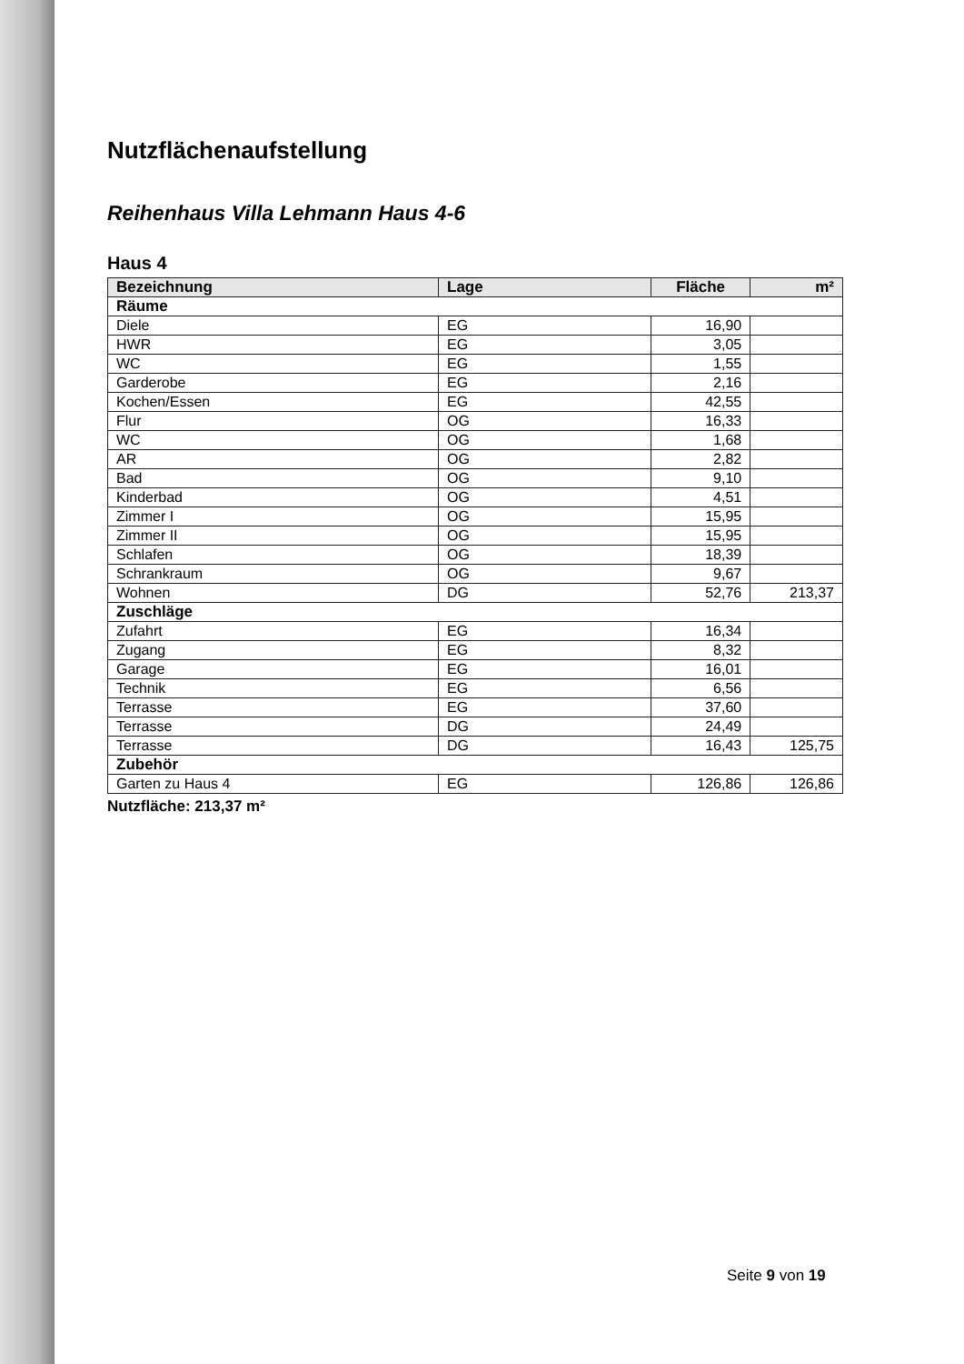Nutzflächenaufstellung
Reihenhaus Villa Lehmann Haus 4-6
Haus 4
| Bezeichnung | Lage | Fläche | m² |
| --- | --- | --- | --- |
| Räume | | | |
| Diele | EG | 16,90 | |
| HWR | EG | 3,05 | |
| WC | EG | 1,55 | |
| Garderobe | EG | 2,16 | |
| Kochen/Essen | EG | 42,55 | |
| Flur | OG | 16,33 | |
| WC | OG | 1,68 | |
| AR | OG | 2,82 | |
| Bad | OG | 9,10 | |
| Kinderbad | OG | 4,51 | |
| Zimmer I | OG | 15,95 | |
| Zimmer II | OG | 15,95 | |
| Schlafen | OG | 18,39 | |
| Schrankraum | OG | 9,67 | |
| Wohnen | DG | 52,76 | 213,37 |
| Zuschläge | | | |
| Zufahrt | EG | 16,34 | |
| Zugang | EG | 8,32 | |
| Garage | EG | 16,01 | |
| Technik | EG | 6,56 | |
| Terrasse | EG | 37,60 | |
| Terrasse | DG | 24,49 | |
| Terrasse | DG | 16,43 | 125,75 |
| Zubehör | | | |
| Garten zu Haus 4 | EG | 126,86 | 126,86 |
Nutzfläche: 213,37 m²
Seite 9 von 19